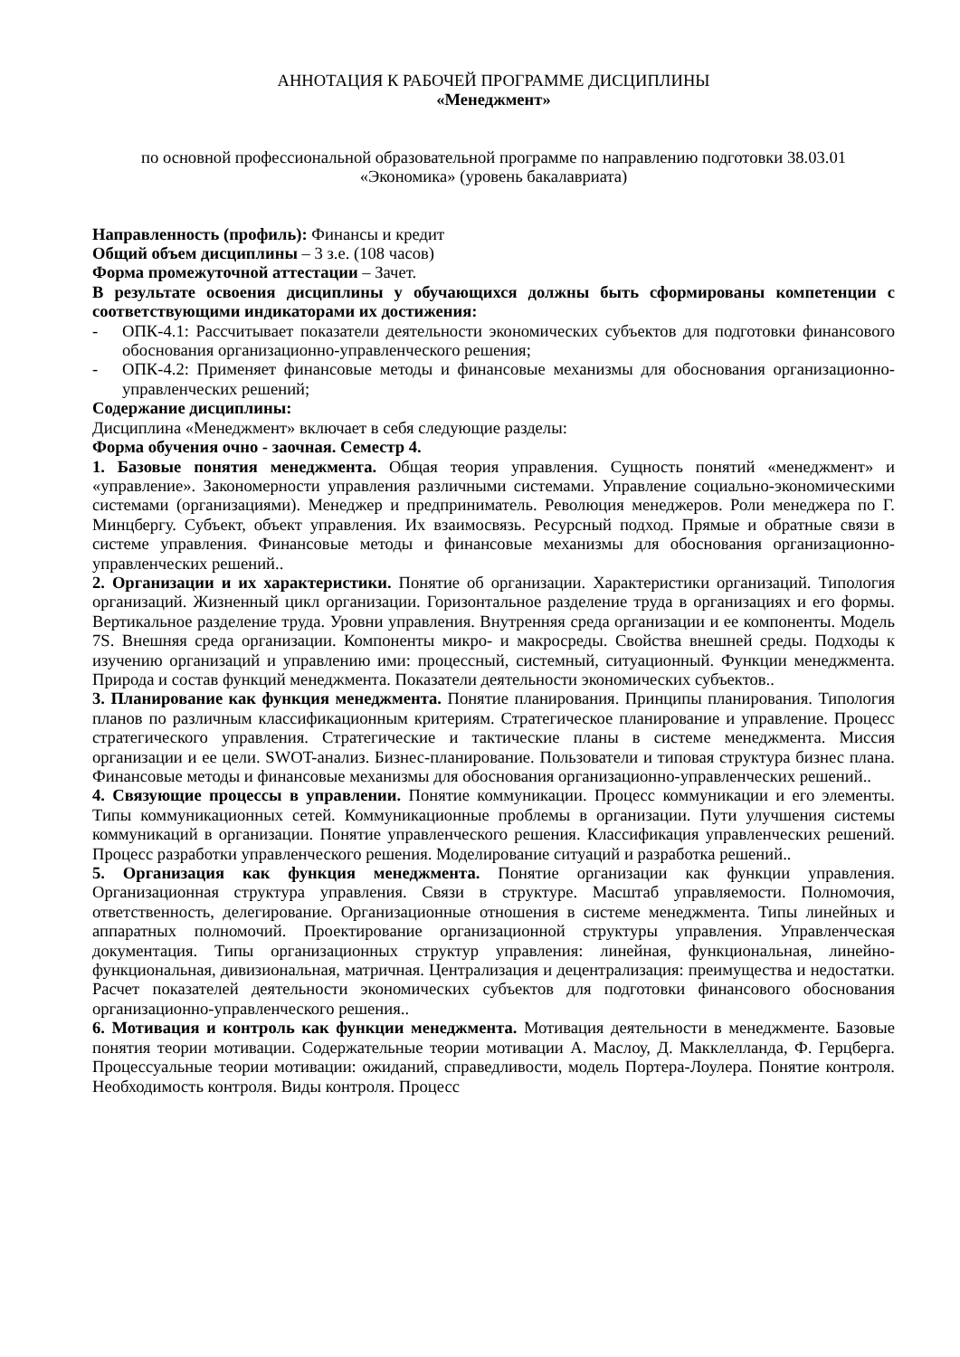АННОТАЦИЯ К РАБОЧЕЙ ПРОГРАММЕ ДИСЦИПЛИНЫ
«Менеджмент»
по основной профессиональной образовательной программе по направлению подготовки 38.03.01 «Экономика» (уровень бакалавриата)
Направленность (профиль): Финансы и кредит
Общий объем дисциплины – 3 з.е. (108 часов)
Форма промежуточной аттестации – Зачет.
В результате освоения дисциплины у обучающихся должны быть сформированы компетенции с соответствующими индикаторами их достижения:
- ОПК-4.1: Рассчитывает показатели деятельности экономических субъектов для подготовки финансового обоснования организационно-управленческого решения;
- ОПК-4.2: Применяет финансовые методы и финансовые механизмы для обоснования организационно-управленческих решений;
Содержание дисциплины:
Дисциплина «Менеджмент» включает в себя следующие разделы:
Форма обучения очно - заочная. Семестр 4.
1. Базовые понятия менеджмента. Общая теория управления. Сущность понятий «менеджмент» и «управление». Закономерности управления различными системами. Управление социально-экономическими системами (организациями). Менеджер и предприниматель. Революция менеджеров. Роли менеджера по Г. Минцбергу. Субъект, объект управления. Их взаимосвязь. Ресурсный подход. Прямые и обратные связи в системе управления. Финансовые методы и финансовые механизмы для обоснования организационно-управленческих решений..
2. Организации и их характеристики. Понятие об организации. Характеристики организаций. Типология организаций. Жизненный цикл организации. Горизонтальное разделение труда в организациях и его формы. Вертикальное разделение труда. Уровни управления. Внутренняя среда организации и ее компоненты. Модель 7S. Внешняя среда организации. Компоненты микро- и макросреды. Свойства внешней среды. Подходы к изучению организаций и управлению ими: процессный, системный, ситуационный. Функции менеджмента. Природа и состав функций менеджмента. Показатели деятельности экономических субъектов..
3. Планирование как функция менеджмента. Понятие планирования. Принципы планирования. Типология планов по различным классификационным критериям. Стратегическое планирование и управление. Процесс стратегического управления. Стратегические и тактические планы в системе менеджмента. Миссия организации и ее цели. SWOT-анализ. Бизнес-планирование. Пользователи и типовая структура бизнес плана. Финансовые методы и финансовые механизмы для обоснования организационно-управленческих решений..
4. Связующие процессы в управлении. Понятие коммуникации. Процесс коммуникации и его элементы. Типы коммуникационных сетей. Коммуникационные проблемы в организации. Пути улучшения системы коммуникаций в организации. Понятие управленческого решения. Классификация управленческих решений. Процесс разработки управленческого решения. Моделирование ситуаций и разработка решений..
5. Организация как функция менеджмента. Понятие организации как функции управления. Организационная структура управления. Связи в структуре. Масштаб управляемости. Полномочия, ответственность, делегирование. Организационные отношения в системе менеджмента. Типы линейных и аппаратных полномочий. Проектирование организационной структуры управления. Управленческая документация. Типы организационных структур управления: линейная, функциональная, линейно-функциональная, дивизиональная, матричная. Централизация и децентрализация: преимущества и недостатки. Расчет показателей деятельности экономических субъектов для подготовки финансового обоснования организационно-управленческого решения..
6. Мотивация и контроль как функции менеджмента. Мотивация деятельности в менеджменте. Базовые понятия теории мотивации. Содержательные теории мотивации А. Маслоу, Д. Макклелланда, Ф. Герцберга. Процессуальные теории мотивации: ожиданий, справедливости, модель Портера-Лоулера. Понятие контроля. Необходимость контроля. Виды контроля. Процесс